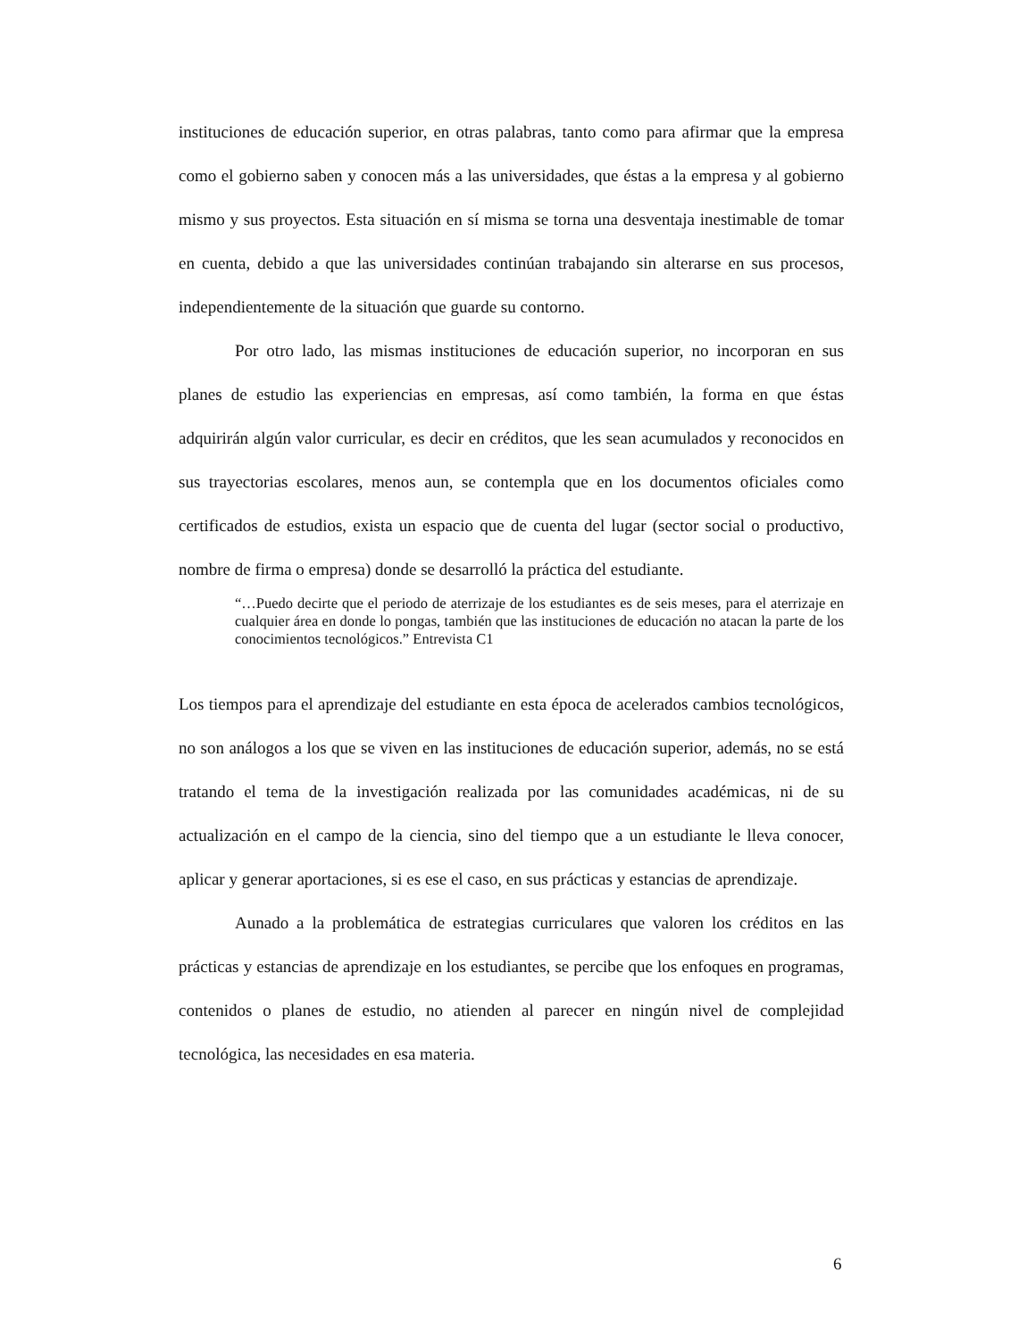instituciones de educación superior, en otras palabras, tanto como para afirmar que la empresa como el gobierno saben y conocen más a las universidades, que éstas a la empresa y al gobierno mismo y sus proyectos. Esta situación en sí misma se torna una desventaja inestimable de tomar en cuenta, debido a que las universidades continúan trabajando sin alterarse en sus procesos, independientemente de la situación que guarde su contorno.
Por otro lado, las mismas instituciones de educación superior, no incorporan en sus planes de estudio las experiencias en empresas, así como también, la forma en que éstas adquirirán algún valor curricular, es decir en créditos, que les sean acumulados y reconocidos en sus trayectorias escolares, menos aun, se contempla que en los documentos oficiales como certificados de estudios, exista un espacio que de cuenta del lugar (sector social o productivo, nombre de firma o empresa) donde se desarrolló la práctica del estudiante.
“…Puedo decirte que el periodo de aterrizaje de los estudiantes es de seis meses, para el aterrizaje en cualquier área en donde lo pongas, también que las instituciones de educación no atacan la parte de los conocimientos tecnológicos.” Entrevista C1
Los tiempos para el aprendizaje del estudiante en esta época de acelerados cambios tecnológicos, no son análogos a los que se viven en las instituciones de educación superior, además, no se está tratando el tema de la investigación realizada por las comunidades académicas, ni de su actualización en el campo de la ciencia, sino del tiempo que a un estudiante le lleva conocer, aplicar y generar aportaciones, si es ese el caso, en sus prácticas y estancias de aprendizaje.
Aunado a la problemática de estrategias curriculares que valoren los créditos en las prácticas y estancias de aprendizaje en los estudiantes, se percibe que los enfoques en programas, contenidos o planes de estudio, no atienden al parecer en ningún nivel de complejidad tecnológica, las necesidades en esa materia.
6